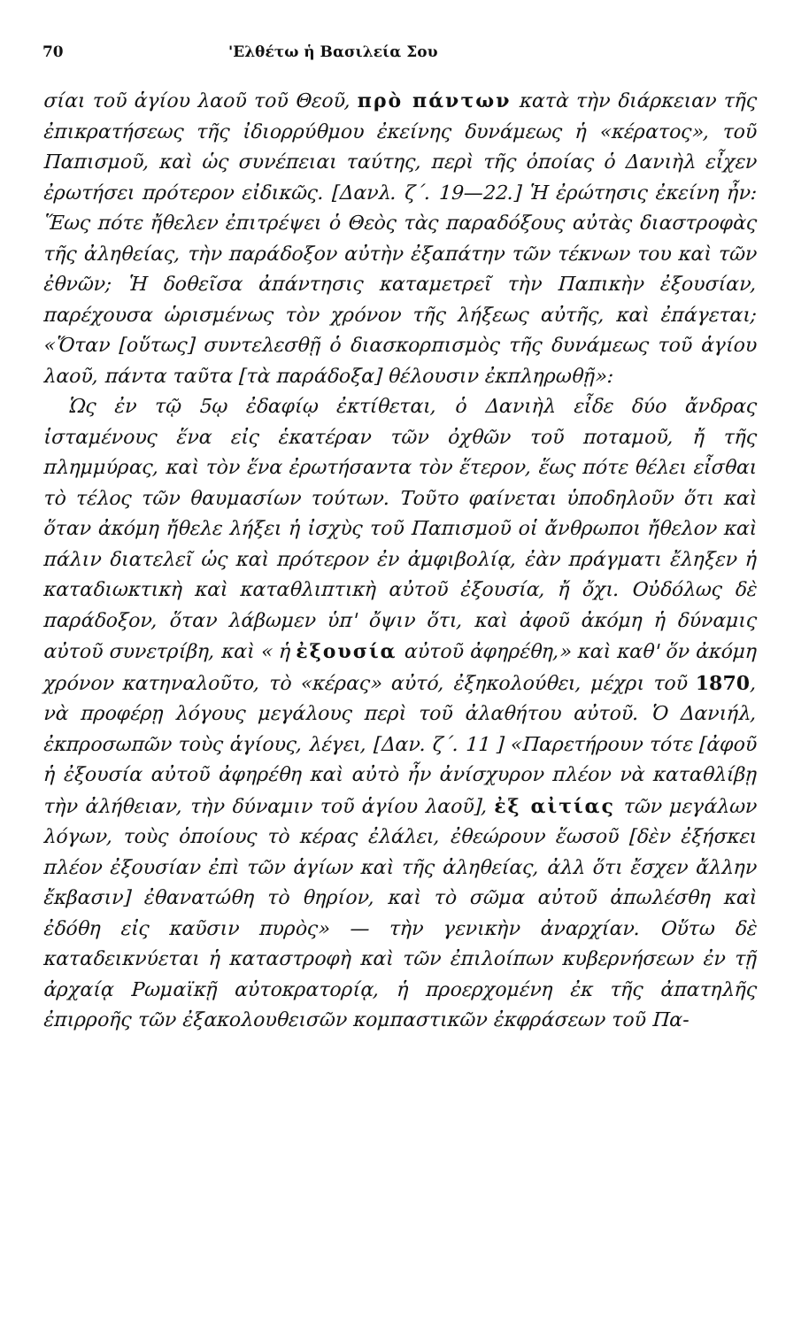70 'Ελθέτω ἡ Βασιλεία Σου
σίαι τοῦ ἁγίου λαοῦ τοῦ Θεοῦ, πρὸ πάντων κατὰ τὴν διάρκειαν τῆς ἐπικρατήσεως τῆς ἰδιορρύθμου ἐκείνης δυνάμεως ἡ «κέρατος», τοῦ Παπισμοῦ, καὶ ὡς συνέπειαι ταύτης, περὶ τῆς ὁποίας ὁ Δανιὴλ εἶχεν ἐρωτήσει πρότερον εἰδικῶς. [Δανλ. ζ΄. 19—22.] Ἡ ἐρώτησις ἐκείνη ἦν: Ἕως πότε ἤθελεν ἐπιτρέψει ὁ Θεὸς τὰς παραδόξους αὐτὰς διαστροφὰς τῆς ἀληθείας, τὴν παράδοξον αὐτὴν ἐξαπάτην τῶν τέκνων του καὶ τῶν ἐθνῶν; Ἡ δοθεῖσα ἀπάντησις καταμετρεῖ τὴν Παπικὴν ἐξουσίαν, παρέχουσα ὡρισμένως τὸν χρόνον τῆς λήξεως αὐτῆς, καὶ ἐπάγεται; «Ὅταν [οὕτως] συντελεσθῇ ὁ διασκορπισμὸς τῆς δυνάμεως τοῦ ἁγίου λαοῦ, πάντα ταῦτα [τὰ παράδοξα] θέλουσιν ἐκπληρωθῇ»:
Ὡς ἐν τῷ 5ῳ ἐδαφίῳ ἐκτίθεται, ὁ Δανιὴλ εἶδε δύο ἄνδρας ἱσταμένους ἕνα εἰς ἑκατέραν τῶν ὀχθῶν τοῦ ποταμοῦ, ἤ τῆς πλημμύρας, καὶ τὸν ἕνα ἐρωτήσαντα τὸν ἕτερον, ἕως πότε θέλει εἶσθαι τὸ τέλος τῶν θαυμασίων τούτων. Τοῦτο φαίνεται ὑποδηλοῦν ὅτι καὶ ὅταν ἀκόμη ἤθελε λήξει ἡ ἰσχὺς τοῦ Παπισμοῦ οἱ ἄνθρωποι ἤθελον καὶ πάλιν διατελεῖ ὡς καὶ πρότερον ἐν ἀμφιβολίᾳ, ἐὰν πράγματι ἔληξεν ἡ καταδιωκτικὴ καὶ καταθλιπτικὴ αὐτοῦ ἐξουσία, ἤ ὄχι. Οὐδόλως δὲ παράδοξον, ὅταν λάβωμεν ὑπ' ὄψιν ὅτι, καὶ ἀφοῦ ἀκόμη ἡ δύναμις αὐτοῦ συνετρίβη, καὶ « ἡ ἐξουσία αὐτοῦ ἀφηρέθη,» καὶ καθ' ὅν ἀκόμη χρόνον κατηναλοῦτο, τὸ «κέρας» αὐτό, ἐξηκολούθει, μέχρι τοῦ 1870, νὰ προφέρῃ λόγους μεγάλους περὶ τοῦ ἀλαθήτου αὐτοῦ. Ὁ Δανιήλ, ἐκπροσωπῶν τοὺς ἁγίους, λέγει, [Δαν. ζ΄. 11 ] «Παρετήρουν τότε [ἀφοῦ ἡ ἐξουσία αὐτοῦ ἀφηρέθη καὶ αὐτὸ ἦν ἀνίσχυρον πλέον νὰ καταθλίβῃ τὴν ἀλήθειαν, τὴν δύναμιν τοῦ ἁγίου λαοῦ], ἐξ αἰτίας τῶν μεγάλων λόγων, τοὺς ὁποίους τὸ κέρας ἐλάλει, ἐθεώρουν ἕωσοῦ [δὲν ἐξήσκει πλέον ἐξουσίαν ἐπὶ τῶν ἁγίων καὶ τῆς ἀληθείας, ἀλλ ὅτι ἔσχεν ἄλλην ἔκβασιν] ἐθανατώθη τὸ θηρίον, καὶ τὸ σῶμα αὐτοῦ ἀπωλέσθη καὶ ἐδόθη εἰς καῦσιν πυρὸς» — τὴν γενικὴν ἀναρχίαν. Οὕτω δὲ καταδεικνύεται ἡ καταστροφὴ καὶ τῶν ἐπιλοίπων κυβερνήσεων ἐν τῇ ἀρχαίᾳ Ρωμαϊκῇ αὐτοκρατορίᾳ, ἡ προερχομένη ἐκ τῆς ἀπατηλῆς ἐπιρροῆς τῶν ἐξακολουθεισῶν κομπαστικῶν ἐκφράσεων τοῦ Πα-